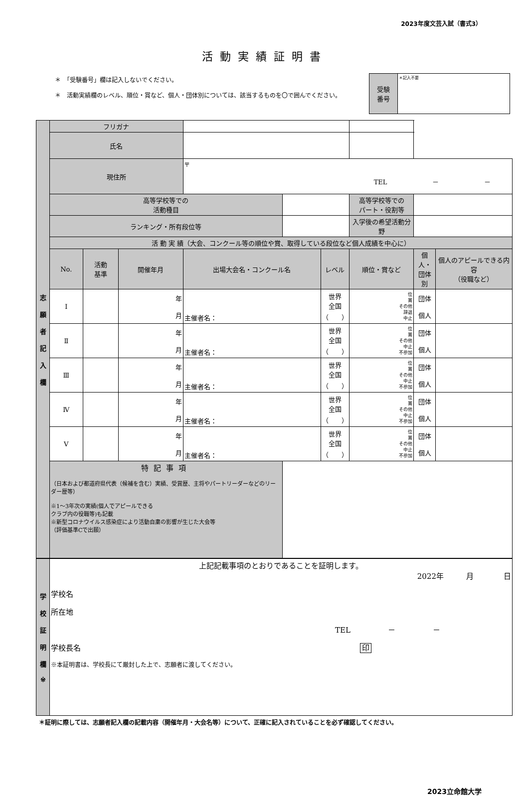2023年度文芸入試（書式3）
活動実績証明書
＊　「受験番号」欄は記入しないでください。
＊　活動実績欄のレベル、順位・賞など、個人・団体別については、該当するものを〇で囲んでください。
| 受験 番号 | ＊記入不要 |
| 志 願 者 記 入 欄 | フリガナ | | | | | | | | | |
| | 氏名 | | | | | | | | | |
| | 現住所 | | | 〒 TEL － － | | | | | | |
| | 高等学校等での 活動種目 | | | | | | 高等学校等での パート・役割等 | | | |
| | ランキング・所有段位等 | | | | | | 入学後の希望活動分野 | | | |
| | 活 動 実 績（大会、コンクール等の順位や賞、取得している段位など個人成績を中心に） | | | | | | | | | |
| | No. | 活動 基準 | 開催年月 | 出場大会名・コンクール名 | | レベル | 順位・賞など | | 個人・ 団体別 | 個人のアピールできる内容 （役職など） |
| | Ⅰ | | 年 月 | 主催者名： | | 世界 全国 （ ） | 位 賞 その他 辞退 中止 | | 団体 個人 | |
| | Ⅱ | | 年 月 | 主催者名： | | 世界 全国 （ ） | 位 賞 その他 中止 不参加 | | 団体 個人 | |
| | Ⅲ | | 年 月 | 主催者名： | | 世界 全国 （ ） | 位 賞 その他 中止 不参加 | | 団体 個人 | |
| | Ⅳ | | 年 月 | 主催者名： | | 世界 全国 （ ） | 位 賞 その他 中止 不参加 | | 団体 個人 | |
| | Ⅴ | | 年 月 | 主催者名： | | 世界 全国 （ ） | 位 賞 その他 中止 不参加 | | 団体 個人 | |
| | 特記事項 （日本および都道府県代表（候補を含む）実績、受賞歴、主将やパートリーダーなどのリーダー歴等） ※1～3年次の実績(個人でアピールできる クラブ内の役職等)も記載 ※新型コロナウイルス感染症により活動自粛の影響が生じた大会等 （評価基準Cで出願） | | | | | | | | | |
| 学 校 証 明 欄 ※ | 上記記載事項のとおりであることを証明します。 2022年 月 日 学校名 所在地 TEL － － 学校長名 印 ※本証明書は、学校長にて厳封した上で、志願者に渡してください。 |
＊証明に際しては、志願者記入欄の記載内容（開催年月・大会名等）について、正確に記入されていることを必ず確認してください。
2023立命館大学